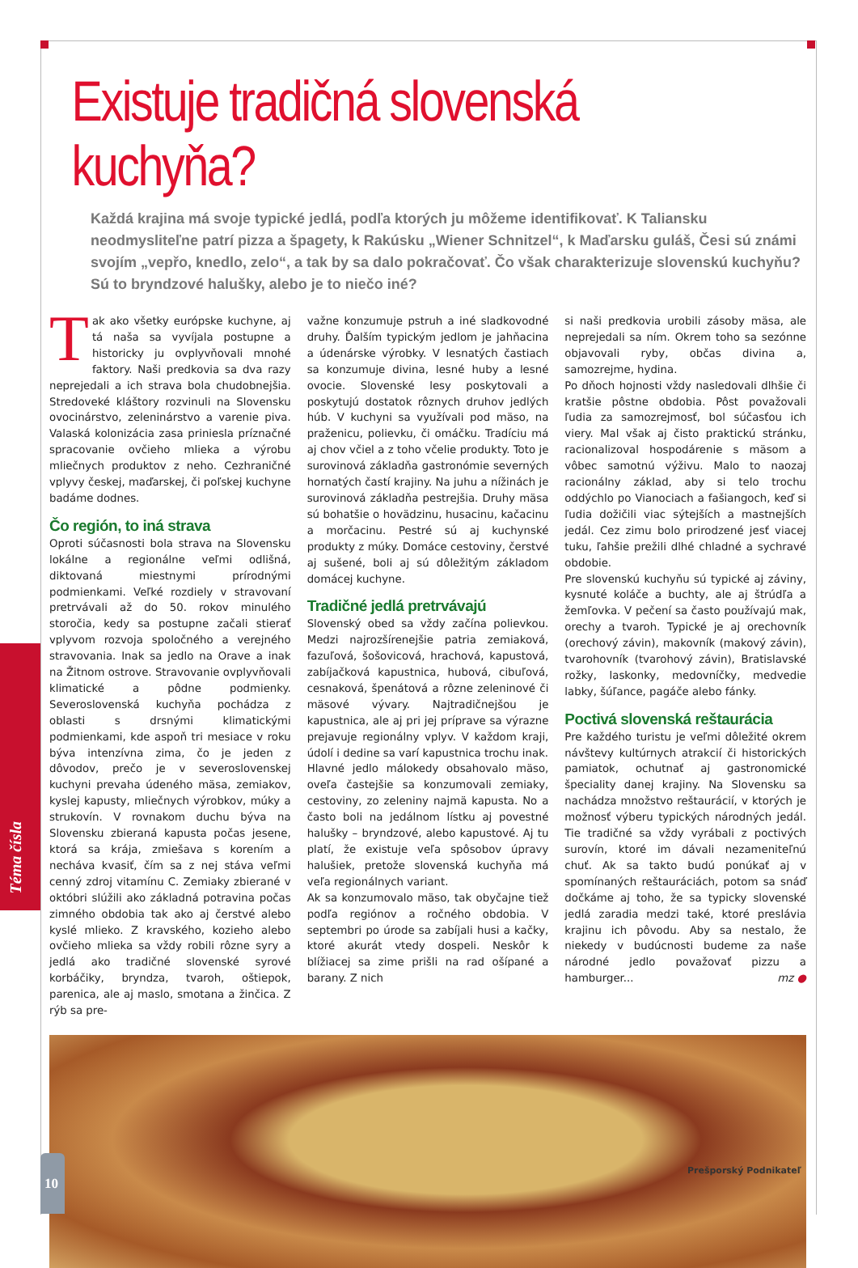Téma čísla
Existuje tradičná slovenská kuchyňa?
Každá krajina má svoje typické jedlá, podľa ktorých ju môžeme identifikovať. K Taliansku neodmysliteľne patrí pizza a špagety, k Rakúsku „Wiener Schnitzel“, k Maďarsku guláš, Česi sú známi svojím „vepřo, knedlo, zelo“, a tak by sa dalo pokračovať. Čo však charakterizuje slovenskú kuchyňu? Sú to bryndzové halušky, alebo je to niečo iné?
Tak ako všetky európske kuchyne, aj tá naša sa vyvíjala postupne a historicky ju ovplyvňovali mnohé faktory. Naši predkovia sa dva razy neprejedali a ich strava bola chudobnejšia. Stredoveké kláštory rozvinuli na Slovensku ovocinárstvo, zeleninárstvo a varenie piva. Valaská kolonizácia zasa priniesla príznačné spracovanie ovčieho mlieka a výrobu mliečnych produktov z neho. Cezhraničné vplyvy českej, maďarskej, či poľskej kuchyne badáme dodnes.
Čo región, to iná strava
Oproti súčasnosti bola strava na Slovensku lokálne a regionálne veľmi odlišná, diktovaná miestnymi prírodnými podmienkami. Veľké rozdiely v stravovaní pretrvávali až do 50. rokov minulého storočia, kedy sa postupne začali stierať vplyvom rozvoja spoločného a verejného stravovania. Inak sa jedlo na Orave a inak na Žitnom ostrove. Stravovanie ovplyvňovali klimatické a pôdne podmienky. Severoslovenská kuchyňa pochádza z oblasti s drsnými klimatickými podmienkami, kde aspoň tri mesiace v roku býva intenzívna zima, čo je jeden z dôvodov, prečo je v severoslovenskej kuchyni prevaha údeného mäsa, zemiakov, kyslej kapusty, mliečnych výrobkov, múky a strukovín. V rovnakom duchu býva na Slovensku zbieraná kapusta počas jesene, ktorá sa krája, zmiešava s korením a necháva kvasiť, čím sa z nej stáva veľmi cenný zdroj vitamínu C. Zemiaky zbierané v októbri slúžili ako základná potravina počas zimného obdobia tak ako aj čerstvé alebo kyslé mlieko. Z kravského, kozieho alebo ovčieho mlieka sa vždy robili rôzne syry a jedlá ako tradičné slovenské syrové korbáčiky, bryndza, tvaroh, oštiepok, parenica, ale aj maslo, smotana a žinčica. Z rýb sa pre-
važne konzumuje pstruh a iné sladkovodné druhy. Ďalším typickým jedlom je jahňacina a údenárske výrobky. V lesnatých častiach sa konzumuje divina, lesné huby a lesné ovocie. Slovenské lesy poskytovali a poskytujú dostatok rôznych druhov jedlých húb. V kuchyni sa využívali pod mäso, na praženicu, polievku, či omáčku. Tradíciu má aj chov včiel a z toho včelie produkty. Toto je surovinová základňa gastronómie severných hornatých častí krajiny. Na juhu a nížinách je surovinová základňa pestrejšia. Druhy mäsa sú bohatšie o hovädzinu, husacinu, kačacinu a morčacinu. Pestré sú aj kuchynské produkty z múky. Domáce cestoviny, čerstvé aj sušené, boli aj sú dôležitým základom domácej kuchyne.
Tradičné jedlá pretrvávajú
Slovenský obed sa vždy začína polievkou. Medzi najrozšírenejšie patria zemiaková, fazuľová, šošovicová, hrachová, kapustová, zabíjačková kapustnica, hubová, cibuľová, cesnaková, špenátová a rôzne zeleninové či mäsové vývary. Najtradičnejšou je kapustnica, ale aj pri jej príprave sa výrazne prejavuje regionálny vplyv. V každom kraji, údolí i dedine sa varí kapustnica trochu inak.
Hlavné jedlo málokedy obsahovalo mäso, oveľa častejšie sa konzumovali zemiaky, cestoviny, zo zeleniny najmä kapusta. No a často boli na jedálnom lístku aj povestné halušky – bryndzové, alebo kapustové. Aj tu platí, že existuje veľa spôsobov úpravy halušiek, pretože slovenská kuchyňa má veľa regionálnych variant.
Ak sa konzumovalo mäso, tak obyčajne tiež podľa regiónov a ročného obdobia. V septembri po úrode sa zabíjali husi a kačky, ktoré akurát vtedy dospeli. Neskôr k blížiacej sa zime prišli na rad ošípané a barany. Z nich
si naši predkovia urobili zásoby mäsa, ale neprejedali sa ním. Okrem toho sa sezónne objavovali ryby, občas divina a, samozrejme, hydina.
Po dňoch hojnosti vždy nasledovali dlhšie či kratšie pôstne obdobia. Pôst považovali ľudia za samozrejmosť, bol súčasťou ich viery. Mal však aj čisto praktickú stránku, racionalizoval hospodárenie s mäsom a vôbec samotnú výživu. Malo to naozaj racionálny základ, aby si telo trochu oddýchlo po Vianociach a fašiangoch, keď si ľudia dožičili viac sýtejších a mastnejších jedál. Cez zimu bolo prirodzené jesť viacej tuku, ľahšie prežili dlhé chladné a sychravé obdobie.
Pre slovenskú kuchyňu sú typické aj záviny, kysnuté koláče a buchty, ale aj štrúdľa a žemľovka. V pečení sa často používajú mak, orechy a tvaroh. Typické je aj orechovník (orechový závin), makovník (makový závin), tvarohovník (tvarohový závin), Bratislavské rožky, laskonky, medovníčky, medvedie labky, šúľance, pagáče alebo fánky.
Poctivá slovenská reštaurácia
Pre každého turistu je veľmi dôležité okrem návštevy kultúrnych atrakcií či historických pamiatok, ochutnať aj gastronomické špeciality danej krajiny. Na Slovensku sa nachádza množstvo reštaurácií, v ktorých je možnosť výberu typických národných jedál. Tie tradičné sa vždy vyrábali z poctivých surovín, ktoré im dávali nezameniteľnú chuť. Ak sa takto budú ponúkať aj v spomínaných reštauráciách, potom sa snáď dočkáme aj toho, že sa typicky slovenské jedlá zaradia medzi také, ktoré preslávia krajinu ich pôvodu. Aby sa nestalo, že niekedy v budúcnosti budeme za naše národné jedlo považovať pizzu a hamburger... mz ●
10
Prešporský Podnikateľ